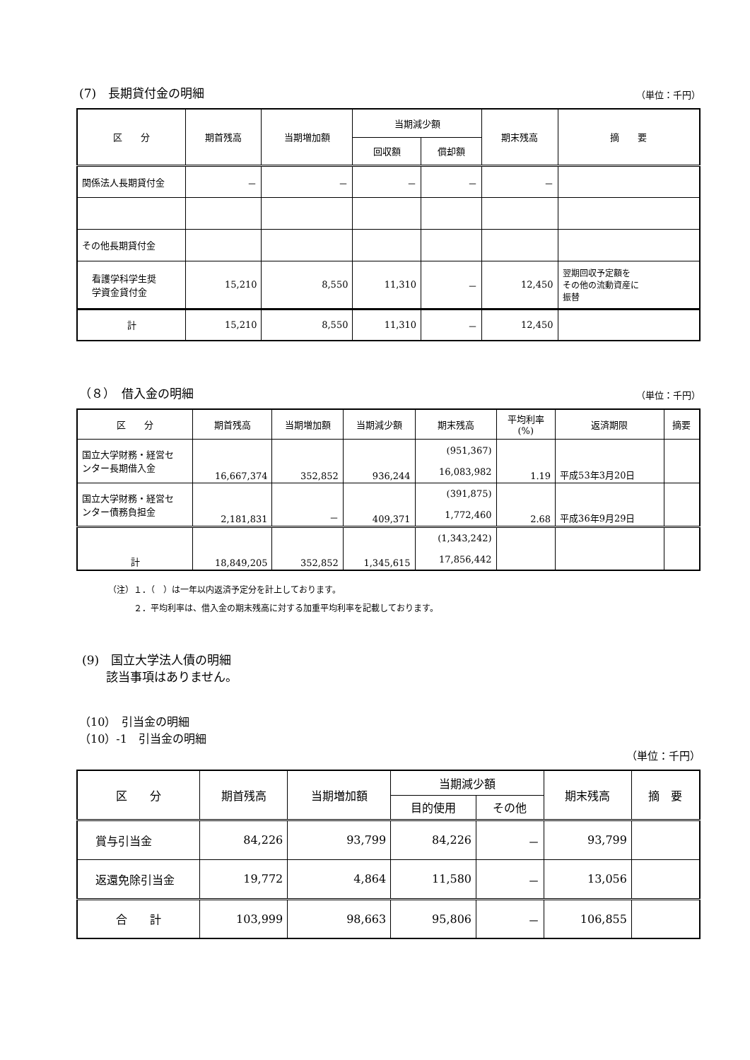(7)　長期貸付金の明細 （単位：千円）
| 区 分 | 期首残高 | 当期増加額 | 当期減少額 | | 期末残高 | 摘 要 |
| --- | --- | --- | --- | --- | --- | --- |
| | | | 回収額 | 償却額 | | |
| 関係法人長期貸付金 | － | － | － | － | － | |
| その他長期貸付金 | | | | | | |
| 看護学科学生奨 学資金貸付金 | 15,210 | 8,550 | 11,310 | － | 12,450 | 翌期回収予定額を その他の流動資産に 振替 |
| 計 | 15,210 | 8,550 | 11,310 | － | 12,450 | |
（８）　借入金の明細 （単位：千円）
| 区 分 | 期首残高 | 当期増加額 | 当期減少額 | 期末残高 | 平均利率 (%) | 返済期限 | 摘要 |
| --- | --- | --- | --- | --- | --- | --- | --- |
| 国立大学財務・経営セ ンター長期借入金 | 16,667,374 | 352,852 | 936,244 | (951,367) 16,083,982 | 1.19 | 平成53年3月20日 | |
| 国立大学財務・経営セ ンター債務負担金 | 2,181,831 | － | 409,371 | (391,875) 1,772,460 | 2.68 | 平成36年9月29日 | |
| 計 | 18,849,205 | 352,852 | 1,345,615 | (1,343,242) 17,856,442 | | | |
（注）１．（　）は一年以内返済予定分を計上しております。
　　　２．平均利率は、借入金の期末残高に対する加重平均利率を記載しております。
(9)　国立大学法人債の明細
　　該当事項はありません。
（10）　引当金の明細
（10）-1　引当金の明細
（単位：千円）
| 区 分 | 期首残高 | 当期増加額 | 当期減少額 | | 期末残高 | 摘 要 |
| --- | --- | --- | --- | --- | --- | --- |
| | | | 目的使用 | その他 | | |
| 賞与引当金 | 84,226 | 93,799 | 84,226 | － | 93,799 | |
| 返還免除引当金 | 19,772 | 4,864 | 11,580 | － | 13,056 | |
| 合 計 | 103,999 | 98,663 | 95,806 | － | 106,855 | |